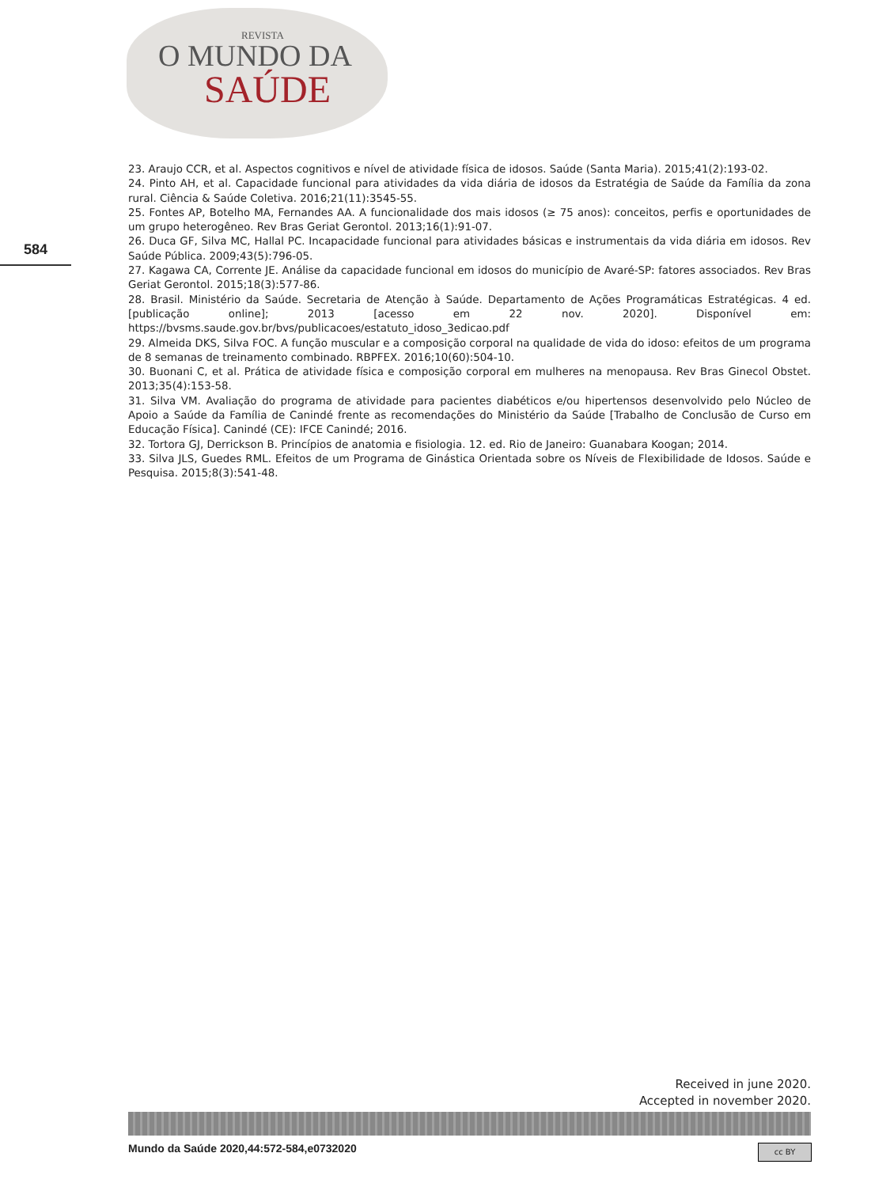REVISTA
O MUNDO DA
SAÚDE
584
23. Araujo CCR, et al. Aspectos cognitivos e nível de atividade física de idosos. Saúde (Santa Maria). 2015;41(2):193-02.
24. Pinto AH, et al. Capacidade funcional para atividades da vida diária de idosos da Estratégia de Saúde da Família da zona rural. Ciência & Saúde Coletiva. 2016;21(11):3545-55.
25. Fontes AP, Botelho MA, Fernandes AA. A funcionalidade dos mais idosos (≥ 75 anos): conceitos, perfis e oportunidades de um grupo heterogêneo. Rev Bras Geriat Gerontol. 2013;16(1):91-07.
26. Duca GF, Silva MC, Hallal PC. Incapacidade funcional para atividades básicas e instrumentais da vida diária em idosos. Rev Saúde Pública. 2009;43(5):796-05.
27. Kagawa CA, Corrente JE. Análise da capacidade funcional em idosos do município de Avaré-SP: fatores associados. Rev Bras Geriat Gerontol. 2015;18(3):577-86.
28. Brasil. Ministério da Saúde. Secretaria de Atenção à Saúde. Departamento de Ações Programáticas Estratégicas. 4 ed. [publicação online]; 2013 [acesso em 22 nov. 2020]. Disponível em: https://bvsms.saude.gov.br/bvs/publicacoes/estatuto_idoso_3edicao.pdf
29. Almeida DKS, Silva FOC. A função muscular e a composição corporal na qualidade de vida do idoso: efeitos de um programa de 8 semanas de treinamento combinado. RBPFEX. 2016;10(60):504-10.
30. Buonani C, et al. Prática de atividade física e composição corporal em mulheres na menopausa. Rev Bras Ginecol Obstet. 2013;35(4):153-58.
31. Silva VM. Avaliação do programa de atividade para pacientes diabéticos e/ou hipertensos desenvolvido pelo Núcleo de Apoio a Saúde da Família de Canindé frente as recomendações do Ministério da Saúde [Trabalho de Conclusão de Curso em Educação Física]. Canindé (CE): IFCE Canindé; 2016.
32. Tortora GJ, Derrickson B. Princípios de anatomia e fisiologia. 12. ed. Rio de Janeiro: Guanabara Koogan; 2014.
33. Silva JLS, Guedes RML. Efeitos de um Programa de Ginástica Orientada sobre os Níveis de Flexibilidade de Idosos. Saúde e Pesquisa. 2015;8(3):541-48.
Received in june 2020.
Accepted in november 2020.
Mundo da Saúde 2020,44:572-584,e0732020
cc BY